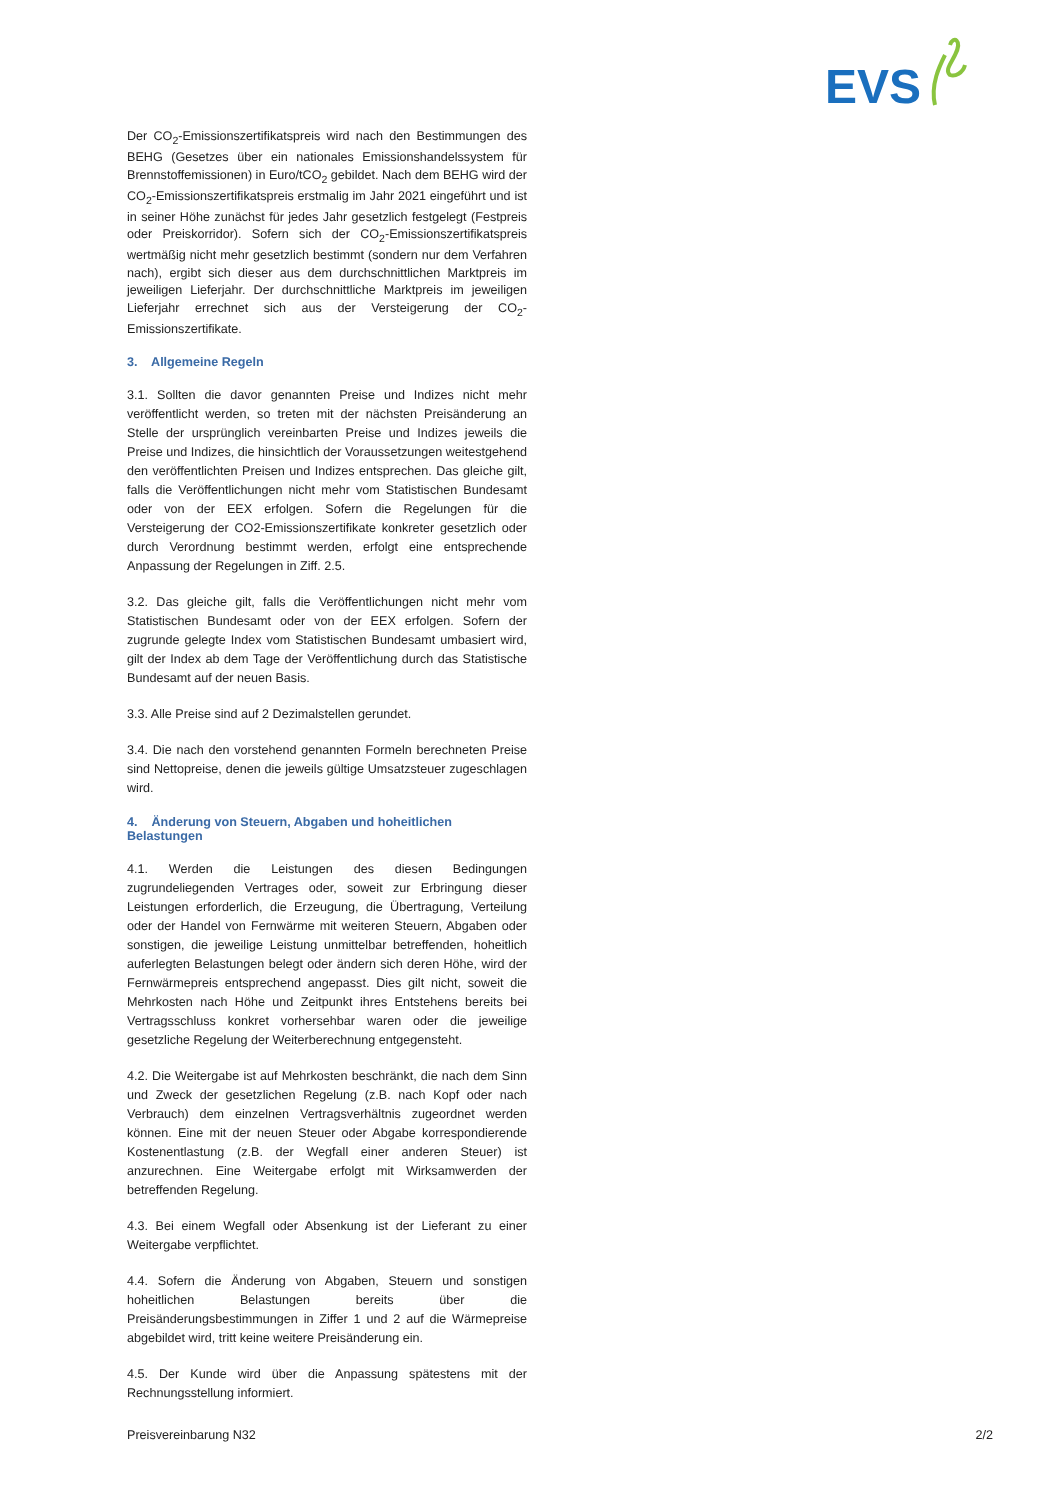EVS
Der CO<sub>2</sub>-Emissionszertifikatspreis wird nach den Bestimmungen des BEHG (Gesetzes über ein nationales Emissionshandelssystem für Brennstoffemissionen) in Euro/tCO<sub>2</sub> gebildet. Nach dem BEHG wird der CO<sub>2</sub>-Emissionszertifikatspreis erstmalig im Jahr 2021 eingeführt und ist in seiner Höhe zunächst für jedes Jahr gesetzlich festgelegt (Festpreis oder Preiskorridor). Sofern sich der CO<sub>2</sub>-Emissionszertifikatspreis wertmäßig nicht mehr gesetzlich bestimmt (sondern nur dem Verfahren nach), ergibt sich dieser aus dem durchschnittlichen Marktpreis im jeweiligen Lieferjahr. Der durchschnittliche Marktpreis im jeweiligen Lieferjahr errechnet sich aus der Versteigerung der CO<sub>2</sub>-Emissionszertifikate.
3. Allgemeine Regeln
3.1. Sollten die davor genannten Preise und Indizes nicht mehr veröffentlicht werden, so treten mit der nächsten Preisänderung an Stelle der ursprünglich vereinbarten Preise und Indizes jeweils die Preise und Indizes, die hinsichtlich der Voraussetzungen weitestgehend den veröffentlichten Preisen und Indizes entsprechen. Das gleiche gilt, falls die Veröffentlichungen nicht mehr vom Statistischen Bundesamt oder von der EEX erfolgen. Sofern die Regelungen für die Versteigerung der CO2-Emissionszertifikate konkreter gesetzlich oder durch Verordnung bestimmt werden, erfolgt eine entsprechende Anpassung der Regelungen in Ziff. 2.5.
3.2. Das gleiche gilt, falls die Veröffentlichungen nicht mehr vom Statistischen Bundesamt oder von der EEX erfolgen. Sofern der zugrunde gelegte Index vom Statistischen Bundesamt umbasiert wird, gilt der Index ab dem Tage der Veröffentlichung durch das Statistische Bundesamt auf der neuen Basis.
3.3. Alle Preise sind auf 2 Dezimalstellen gerundet.
3.4. Die nach den vorstehend genannten Formeln berechneten Preise sind Nettopreise, denen die jeweils gültige Umsatzsteuer zugeschlagen wird.
4. Änderung von Steuern, Abgaben und hoheitlichen Belastungen
4.1. Werden die Leistungen des diesen Bedingungen zugrundeliegenden Vertrages oder, soweit zur Erbringung dieser Leistungen erforderlich, die Erzeugung, die Übertragung, Verteilung oder der Handel von Fernwärme mit weiteren Steuern, Abgaben oder sonstigen, die jeweilige Leistung unmittelbar betreffenden, hoheitlich auferlegten Belastungen belegt oder ändern sich deren Höhe, wird der Fernwärmepreis entsprechend angepasst. Dies gilt nicht, soweit die Mehrkosten nach Höhe und Zeitpunkt ihres Entstehens bereits bei Vertragsschluss konkret vorhersehbar waren oder die jeweilige gesetzliche Regelung der Weiterberechnung entgegensteht.
4.2. Die Weitergabe ist auf Mehrkosten beschränkt, die nach dem Sinn und Zweck der gesetzlichen Regelung (z.B. nach Kopf oder nach Verbrauch) dem einzelnen Vertragsverhältnis zugeordnet werden können. Eine mit der neuen Steuer oder Abgabe korrespondierende Kostenentlastung (z.B. der Wegfall einer anderen Steuer) ist anzurechnen. Eine Weitergabe erfolgt mit Wirksamwerden der betreffenden Regelung.
4.3. Bei einem Wegfall oder Absenkung ist der Lieferant zu einer Weitergabe verpflichtet.
4.4. Sofern die Änderung von Abgaben, Steuern und sonstigen hoheitlichen Belastungen bereits über die Preisänderungsbestimmungen in Ziffer 1 und 2 auf die Wärmepreise abgebildet wird, tritt keine weitere Preisänderung ein.
4.5. Der Kunde wird über die Anpassung spätestens mit der Rechnungsstellung informiert.
Preisvereinbarung N32 2/2